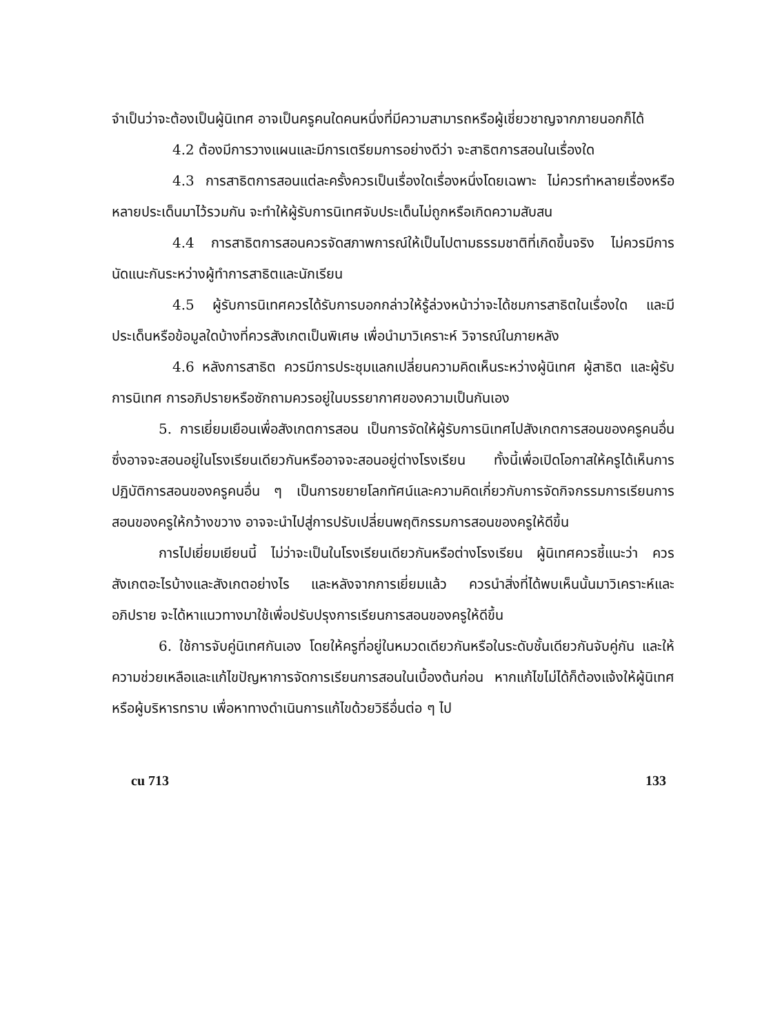จำเป็นว่าจะต้องเป็นผู้นิเทศ อาจเป็นครูคนใดคนหนึ่งที่มีความสามารถหรือผู้เชี่ยวชาญจากภายนอกก็ได้
4.2 ต้องมีการวางแผนและมีการเตรียมการอย่างดีว่า จะสาธิตการสอนในเรื่องใด
4.3 การสาธิตการสอนแต่ละครั้งควรเป็นเรื่องใดเรื่องหนึ่งโดยเฉพาะ ไม่ควรทำหลายเรื่องหรือหลายประเด็นมาไว้รวมกัน จะทำให้ผู้รับการนิเทศจับประเด็นไม่ถูกหรือเกิดความสับสน
4.4 การสาธิตการสอนควรจัดสภาพการณ์ให้เป็นไปตามธรรมชาติที่เกิดขึ้นจริง ไม่ควรมีการนัดแนะกันระหว่างผู้ทำการสาธิตและนักเรียน
4.5 ผู้รับการนิเทศควรได้รับการบอกกล่าวให้รู้ล่วงหน้าว่าจะได้ชมการสาธิตในเรื่องใด และมีประเด็นหรือข้อมูลใดบ้างที่ควรสังเกตเป็นพิเศษ เพื่อนำมาวิเคราะห์ วิจารณ์ในภายหลัง
4.6 หลังการสาธิต ควรมีการประชุมแลกเปลี่ยนความคิดเห็นระหว่างผู้นิเทศ ผู้สาธิต และผู้รับการนิเทศ การอภิปรายหรือซักถามควรอยู่ในบรรยากาศของความเป็นกันเอง
5. การเยี่ยมเยือนเพื่อสังเกตการสอน เป็นการจัดให้ผู้รับการนิเทศไปสังเกตการสอนของครูคนอื่นซึ่งอาจจะสอนอยู่ในโรงเรียนเดียวกันหรืออาจจะสอนอยู่ต่างโรงเรียน ทั้งนี้เพื่อเปิดโอกาสให้ครูได้เห็นการปฏิบัติการสอนของครูคนอื่น ๆ เป็นการขยายโลกทัศน์และความคิดเกี่ยวกับการจัดกิจกรรมการเรียนการสอนของครูให้กว้างขวาง อาจจะนำไปสู่การปรับเปลี่ยนพฤติกรรมการสอนของครูให้ดีขึ้น
การไปเยี่ยมเยียนนี้ ไม่ว่าจะเป็นในโรงเรียนเดียวกันหรือต่างโรงเรียน ผู้นิเทศควรชี้แนะว่า ควรสังเกตอะไรบ้างและสังเกตอย่างไร และหลังจากการเยี่ยมแล้ว ควรนำสิ่งที่ได้พบเห็นนั้นมาวิเคราะห์และอภิปราย จะได้หาแนวทางมาใช้เพื่อปรับปรุงการเรียนการสอนของครูให้ดีขึ้น
6. ใช้การจับคู่นิเทศกันเอง โดยให้ครูที่อยู่ในหมวดเดียวกันหรือในระดับชั้นเดียวกันจับคู่กัน และให้ความช่วยเหลือและแก้ไขปัญหาการจัดการเรียนการสอนในเบื้องต้นก่อน หากแก้ไขไม่ได้ก็ต้องแจ้งให้ผู้นิเทศหรือผู้บริหารทราบ เพื่อหาทางดำเนินการแก้ไขด้วยวิธีอื่นต่อ ๆ ไป
cu 713 133